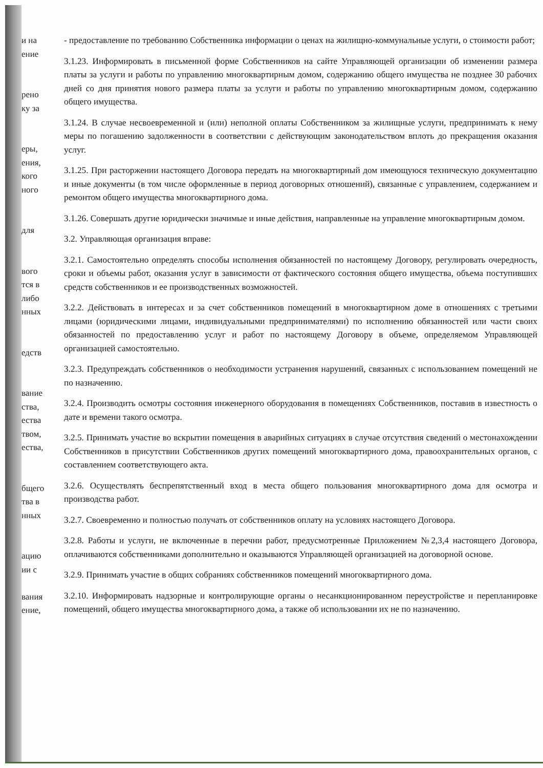и на
ение
рено
ку за
еры,
ения,
кого
ного
для
вого
тся в
либо
нных
едств
вание
ства,
ества
твом,
ества,
бщего
тва в
нных
ацию
ии с
вания
ение,
- предоставление по требованию Собственника информации о ценах на жилищно-коммунальные услуги, о стоимости работ;
3.1.23. Информировать в письменной форме Собственников на сайте Управляющей организации об изменении размера платы за услуги и работы по управлению многоквартирным домом, содержанию общего имущества не позднее 30 рабочих дней со дня принятия нового размера платы за услуги и работы по управлению многоквартирным домом, содержанию общего имущества.
3.1.24. В случае несвоевременной и (или) неполной оплаты Собственником за жилищные услуги, предпринимать к нему меры по погашению задолженности в соответствии с действующим законодательством вплоть до прекращения оказания услуг.
3.1.25. При расторжении настоящего Договора передать на многоквартирный дом имеющуюся техническую документацию и иные документы (в том числе оформленные в период договорных отношений), связанные с управлением, содержанием и ремонтом общего имущества многоквартирного дома.
3.1.26. Совершать другие юридически значимые и иные действия, направленные на управление многоквартирным домом.
3.2. Управляющая организация вправе:
3.2.1. Самостоятельно определять способы исполнения обязанностей по настоящему Договору, регулировать очередность, сроки и объемы работ, оказания услуг в зависимости от фактического состояния общего имущества, объема поступивших средств собственников и ее производственных возможностей.
3.2.2. Действовать в интересах и за счет собственников помещений в многоквартирном доме в отношениях с третьими лицами (юридическими лицами, индивидуальными предпринимателями) по исполнению обязанностей или части своих обязанностей по предоставлению услуг и работ по настоящему Договору в объеме, определяемом Управляющей организацией самостоятельно.
3.2.3. Предупреждать собственников о необходимости устранения нарушений, связанных с использованием помещений не по назначению.
3.2.4. Производить осмотры состояния инженерного оборудования в помещениях Собственников, поставив в известность о дате и времени такого осмотра.
3.2.5. Принимать участие во вскрытии помещения в аварийных ситуациях в случае отсутствия сведений о местонахождении Собственников в присутствии Собственников других помещений многоквартирного дома, правоохранительных органов, с составлением соответствующего акта.
3.2.6. Осуществлять беспрепятственный вход в места общего пользования многоквартирного дома для осмотра и производства работ.
3.2.7. Своевременно и полностью получать от собственников оплату на условиях настоящего Договора.
3.2.8. Работы и услуги, не включенные в перечни работ, предусмотренные Приложением №2,3,4 настоящего Договора, оплачиваются собственниками дополнительно и оказываются Управляющей организацией на договорной основе.
3.2.9. Принимать участие в общих собраниях собственников помещений многоквартирного дома.
3.2.10. Информировать надзорные и контролирующие органы о несанкционированном переустройстве и перепланировке помещений, общего имущества многоквартирного дома, а также об использовании их не по назначению.